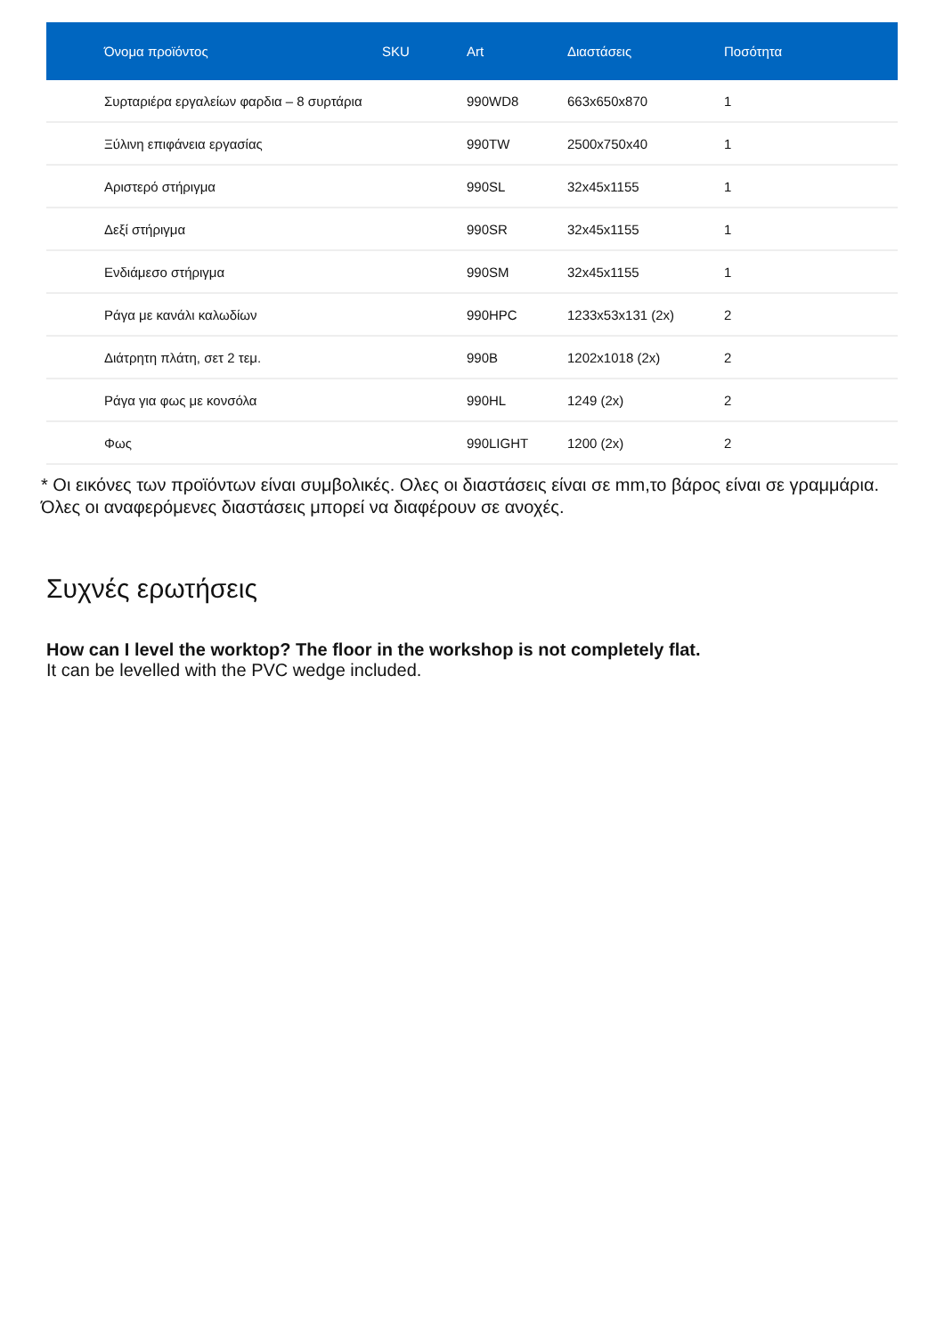| Όνομα προϊόντος | SKU | Art | Διαστάσεις | Ποσότητα |
| --- | --- | --- | --- | --- |
| Συρταριέρα εργαλείων φαρδια – 8 συρτάρια | | 990WD8 | 663x650x870 | 1 |
| Ξύλινη επιφάνεια εργασίας | | 990TW | 2500x750x40 | 1 |
| Αριστερό στήριγμα | | 990SL | 32x45x1155 | 1 |
| Δεξί στήριγμα | | 990SR | 32x45x1155 | 1 |
| Ενδιάμεσο στήριγμα | | 990SM | 32x45x1155 | 1 |
| Ράγα με κανάλι καλωδίων | | 990HPC | 1233x53x131 (2x) | 2 |
| Διάτρητη πλάτη, σετ 2 τεμ. | | 990B | 1202x1018 (2x) | 2 |
| Ράγα για φως με κονσόλα | | 990HL | 1249 (2x) | 2 |
| Φως | | 990LIGHT | 1200 (2x) | 2 |
* Οι εικόνες των προϊόντων είναι συμβολικές. Ολες οι διαστάσεις είναι σε mm,το βάρος είναι σε γραμμάρια. Όλες οι αναφερόμενες διαστάσεις μπορεί να διαφέρουν σε ανοχές.
Συχνές ερωτήσεις
How can I level the worktop? The floor in the workshop is not completely flat.
It can be levelled with the PVC wedge included.